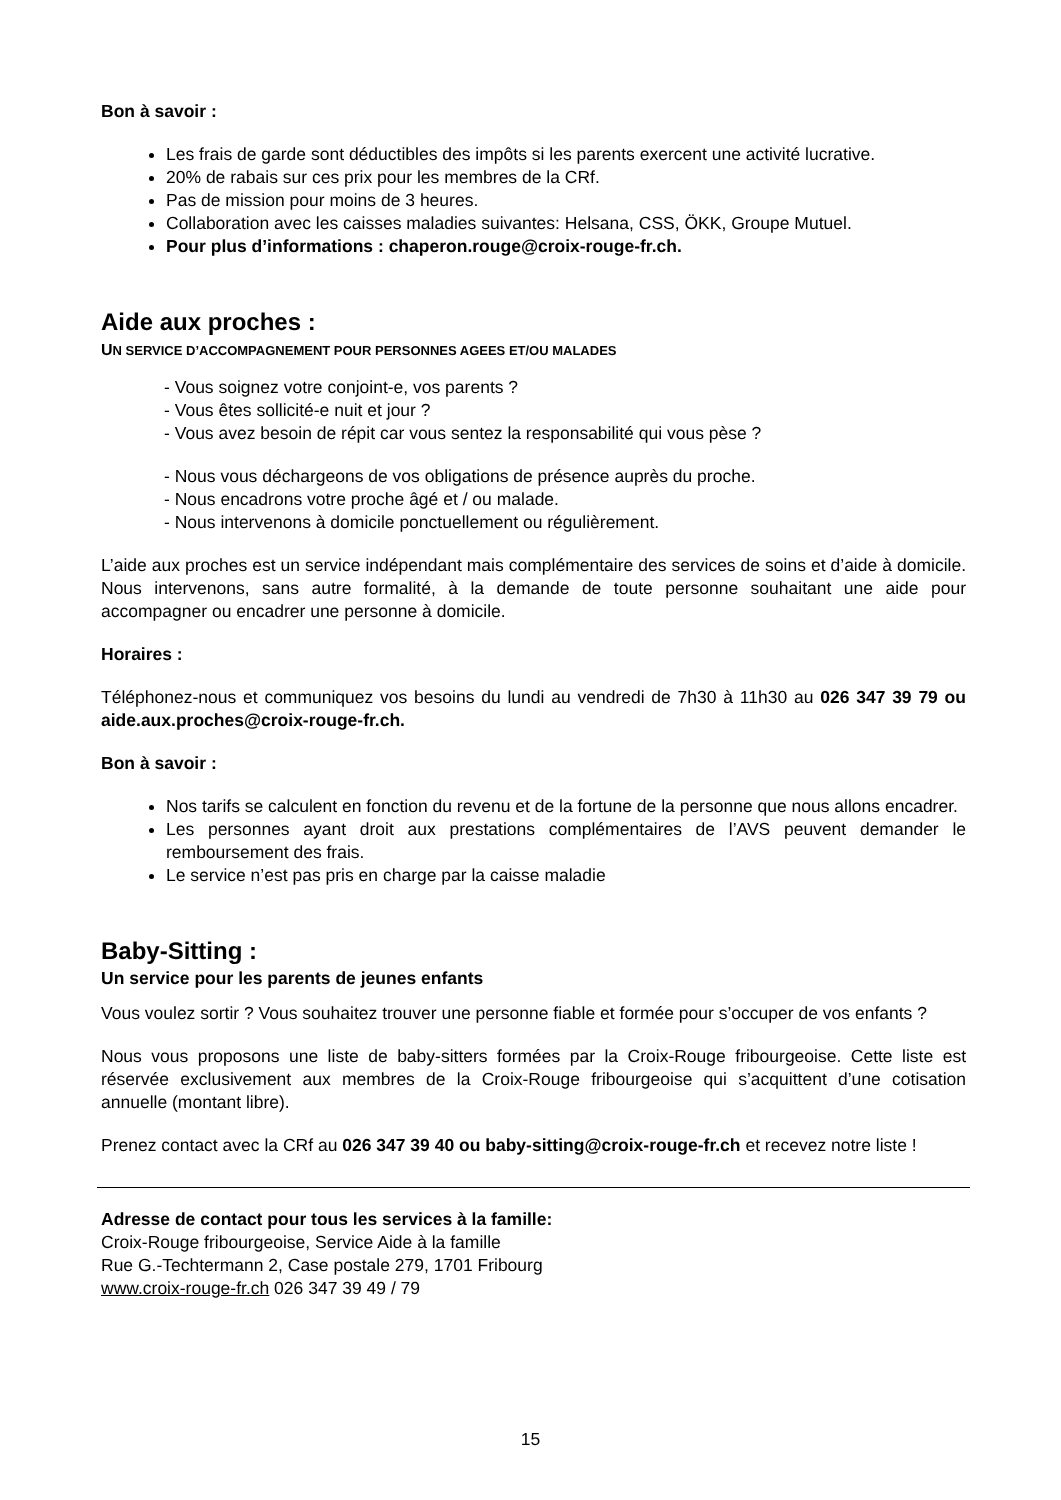Bon à savoir :
Les frais de garde sont déductibles des impôts si les parents exercent une activité lucrative.
20% de rabais sur ces prix pour les membres de la CRf.
Pas de mission pour moins de 3 heures.
Collaboration avec les caisses maladies suivantes: Helsana, CSS, ÖKK, Groupe Mutuel.
Pour plus d’informations : chaperon.rouge@croix-rouge-fr.ch.
Aide aux proches :
UN SERVICE D’ACCOMPAGNEMENT POUR PERSONNES AGEES ET/OU MALADES
- Vous soignez votre conjoint-e, vos parents ?
- Vous êtes sollicité-e nuit et jour ?
- Vous avez besoin de répit car vous sentez la responsabilité qui vous pèse ?
- Nous vous déchargeons de vos obligations de présence auprès du proche.
- Nous encadrons votre proche âgé et / ou malade.
- Nous intervenons à domicile ponctuellement ou régulièrement.
L’aide aux proches est un service indépendant mais complémentaire des services de soins et d’aide à domicile. Nous intervenons, sans autre formalité, à la demande de toute personne souhaitant une aide pour accompagner ou encadrer une personne à domicile.
Horaires :
Téléphonez-nous et communiquez vos besoins du lundi au vendredi de 7h30 à 11h30 au 026 347 39 79 ou aide.aux.proches@croix-rouge-fr.ch.
Bon à savoir :
Nos tarifs se calculent en fonction du revenu et de la fortune de la personne que nous allons encadrer.
Les personnes ayant droit aux prestations complémentaires de l’AVS peuvent demander le remboursement des frais.
Le service n’est pas pris en charge par la caisse maladie
Baby-Sitting :
Un service pour les parents de jeunes enfants
Vous voulez sortir ? Vous souhaitez trouver une personne fiable et formée pour s’occuper de vos enfants ?
Nous vous proposons une liste de baby-sitters formées par la Croix-Rouge fribourgeoise. Cette liste est réservée exclusivement aux membres de la Croix-Rouge fribourgeoise qui s’acquittent d’une cotisation annuelle (montant libre).
Prenez contact avec la CRf au 026 347 39 40 ou baby-sitting@croix-rouge-fr.ch et recevez notre liste !
Adresse de contact pour tous les services à la famille:
Croix-Rouge fribourgeoise, Service Aide à la famille
Rue G.-Techtermann 2, Case postale 279, 1701 Fribourg
www.croix-rouge-fr.ch 026 347 39 49 / 79
15